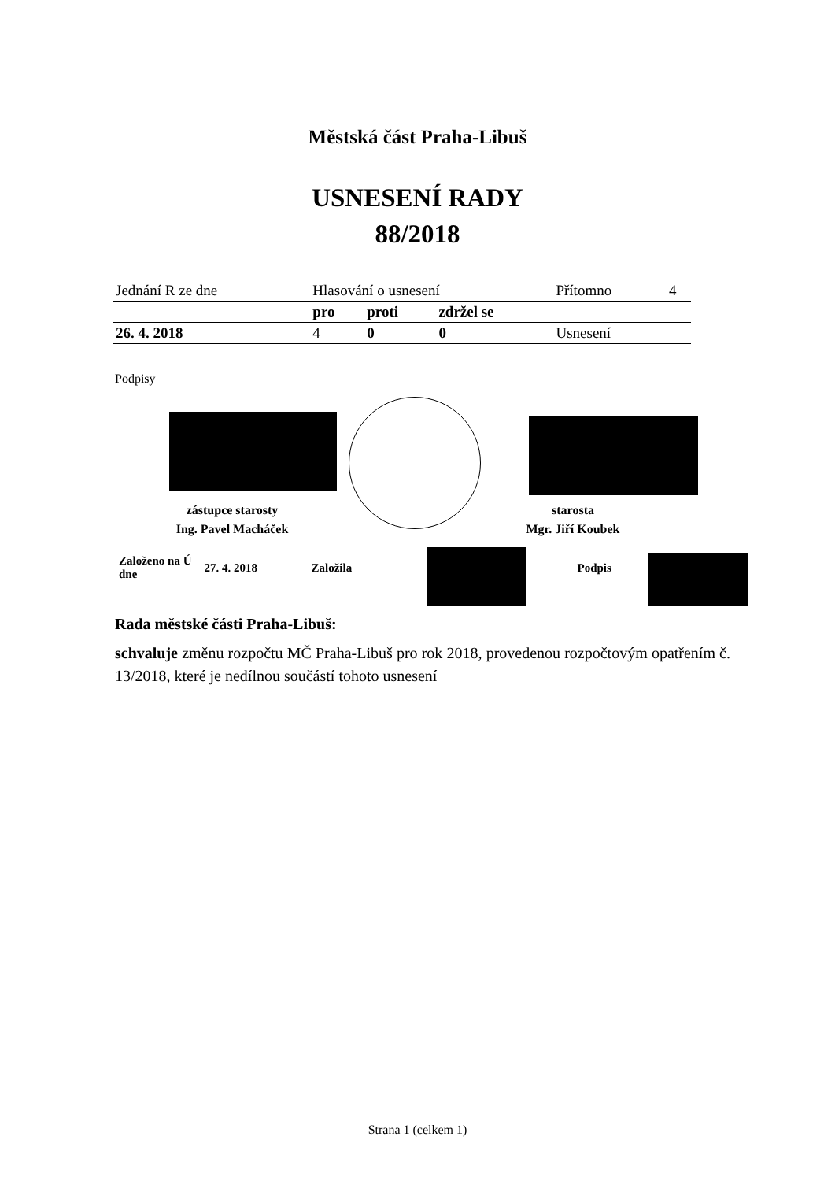Městská část Praha-Libuš
USNESENÍ RADY
88/2018
| Jednání R ze dne | Hlasování o usnesení | | | Přítomno | 4 |
| | pro | proti | zdržel se | | |
| 26. 4. 2018 | 4 | 0 | 0 | Usnesení | |
Podpisy
zástupce starosty
Ing. Pavel Macháček
starosta
Mgr. Jiří Koubek
| Založeno na Ú dne | 27. 4. 2018 | Založila | Podpis |
Rada městské části Praha-Libuš:
schvaluje změnu rozpočtu MČ Praha-Libuš pro rok 2018, provedenou rozpočtovým opatřením č. 13/2018, které je nedílnou součástí tohoto usnesení
Strana 1 (celkem 1)